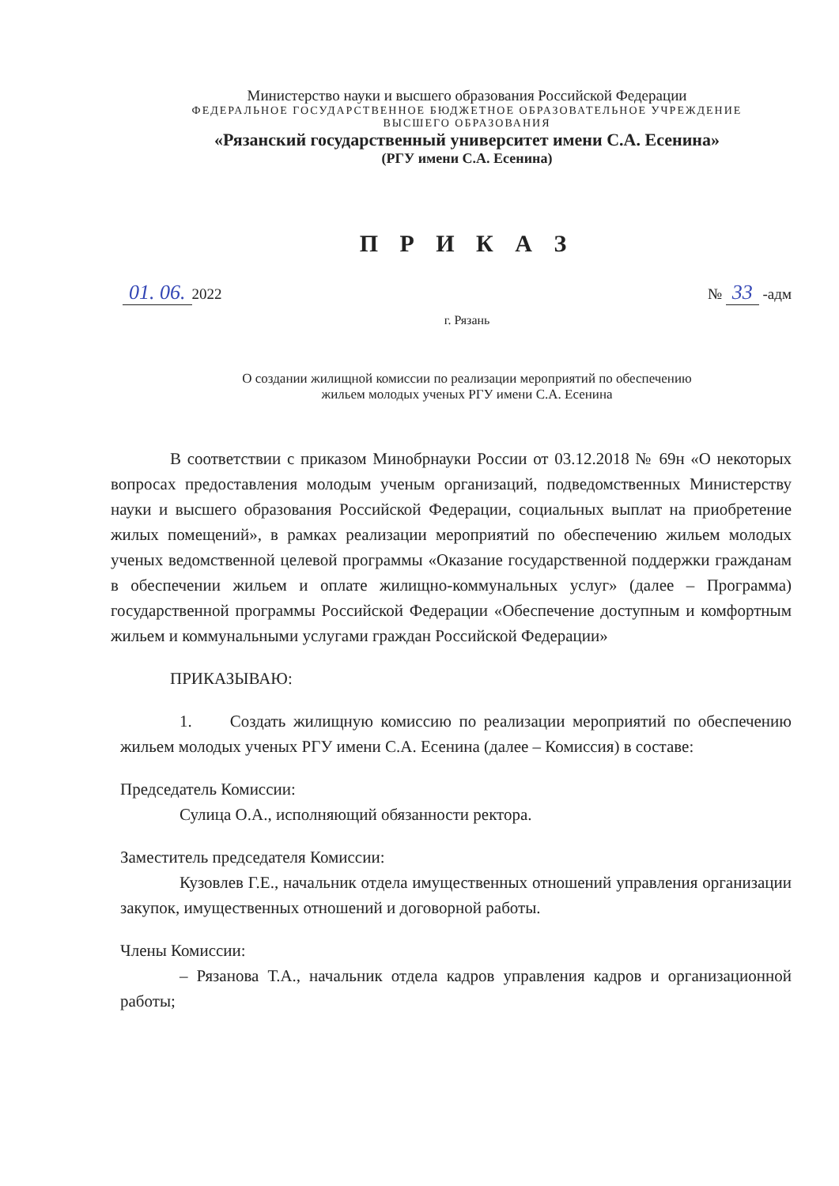Министерство науки и высшего образования Российской Федерации
ФЕДЕРАЛЬНОЕ ГОСУДАРСТВЕННОЕ БЮДЖЕТНОЕ ОБРАЗОВАТЕЛЬНОЕ УЧРЕЖДЕНИЕ
ВЫСШЕГО ОБРАЗОВАНИЯ
«Рязанский государственный университет имени С.А. Есенина»
(РГУ имени С.А. Есенина)
П Р И К А З
01. 06. 2022 № 33 -адм
г. Рязань
О создании жилищной комиссии по реализации мероприятий по обеспечению
жильем молодых ученых РГУ имени С.А. Есенина
В соответствии с приказом Минобрнауки России от 03.12.2018 № 69н «О некоторых вопросах предоставления молодым ученым организаций, подведомственных Министерству науки и высшего образования Российской Федерации, социальных выплат на приобретение жилых помещений», в рамках реализации мероприятий по обеспечению жильем молодых ученых ведомственной целевой программы «Оказание государственной поддержки гражданам в обеспечении жильем и оплате жилищно-коммунальных услуг» (далее – Программа) государственной программы Российской Федерации «Обеспечение доступным и комфортным жильем и коммунальными услугами граждан Российской Федерации»
ПРИКАЗЫВАЮ:
1. Создать жилищную комиссию по реализации мероприятий по обеспечению жильем молодых ученых РГУ имени С.А. Есенина (далее – Комиссия) в составе:
Председатель Комиссии:
Сулица О.А., исполняющий обязанности ректора.
Заместитель председателя Комиссии:
Кузовлев Г.Е., начальник отдела имущественных отношений управления организации закупок, имущественных отношений и договорной работы.
Члены Комиссии:
– Рязанова Т.А., начальник отдела кадров управления кадров и организационной работы;